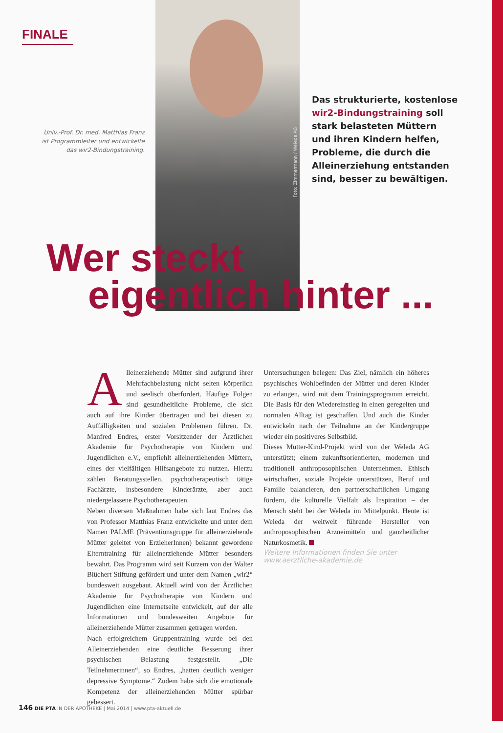FINALE
Univ.-Prof. Dr. med. Matthias Franz
ist Programmleiter und entwickelte
das wir2-Bindungstraining.
Foto: Zimmermann / Weleda AG
Das strukturierte, kostenlose wir2-Bindungstraining soll stark belasteten Müttern und ihren Kindern helfen, Probleme, die durch die Alleinerziehung entstanden sind, besser zu bewältigen.
Wer steckt
eigentlich hinter ...
Alleinerziehende Mütter sind aufgrund ihrer Mehrfachbelastung nicht selten körperlich und seelisch überfordert. Häufige Folgen sind gesundheitliche Probleme, die sich auch auf ihre Kinder übertragen und bei diesen zu Auffälligkeiten und sozialen Problemen führen. Dr. Manfred Endres, erster Vorsitzender der Ärztlichen Akademie für Psychotherapie von Kindern und Jugendlichen e.V., empfiehlt alleinerziehenden Müttern, eines der vielfältigen Hilfsangebote zu nutzen. Hierzu zählen Beratungsstellen, psychotherapeutisch tätige Fachärzte, insbesondere Kinderärzte, aber auch niedergelassene Psychotherapeuten.
Neben diversen Maßnahmen habe sich laut Endres das von Professor Matthias Franz entwickelte und unter dem Namen PALME (Präventionsgruppe für alleinerziehende Mütter geleitet von ErzieherInnen) bekannt gewordene Elterntraining für alleinerziehende Mütter besonders bewährt. Das Programm wird seit Kurzem von der Walter Blüchert Stiftung gefördert und unter dem Namen „wir2“ bundesweit ausgebaut. Aktuell wird von der Ärztlichen Akademie für Psychotherapie von Kindern und Jugendlichen eine Internetseite entwickelt, auf der alle Informationen und bundesweiten Angebote für alleinerziehende Mütter zusammen getragen werden.
Nach erfolgreichem Gruppentraining wurde bei den Alleinerziehenden eine deutliche Besserung ihrer psychischen Belastung festgestellt. „Die Teilnehmerinnen“, so Endres, „hatten deutlich weniger depressive Symptome.“ Zudem habe sich die emotionale Kompetenz der alleinerziehenden Mütter spürbar gebessert.
Untersuchungen belegen: Das Ziel, nämlich ein höheres psychisches Wohlbefinden der Mütter und deren Kinder zu erlangen, wird mit dem Trainingsprogramm erreicht. Die Basis für den Wiedereinstieg in einen geregelten und normalen Alltag ist geschaffen. Und auch die Kinder entwickeln nach der Teilnahme an der Kindergruppe wieder ein positiveres Selbstbild.
Dieses Mutter-Kind-Projekt wird von der Weleda AG unterstützt; einem zukunftsorientierten, modernen und traditionell anthroposophischen Unternehmen. Ethisch wirtschaften, soziale Projekte unterstützen, Beruf und Familie balancieren, den partnerschaftlichen Umgang fördern, die kulturelle Vielfalt als Inspiration – der Mensch steht bei der Weleda im Mittelpunkt. Heute ist Weleda der weltweit führende Hersteller von anthroposophischen Arzneimitteln und ganzheitlicher Naturkosmetik.
Weitere Informationen finden Sie unter
www.aerztliche-akademie.de
146 DIE PTA IN DER APOTHEKE | Mai 2014 | www.pta-aktuell.de